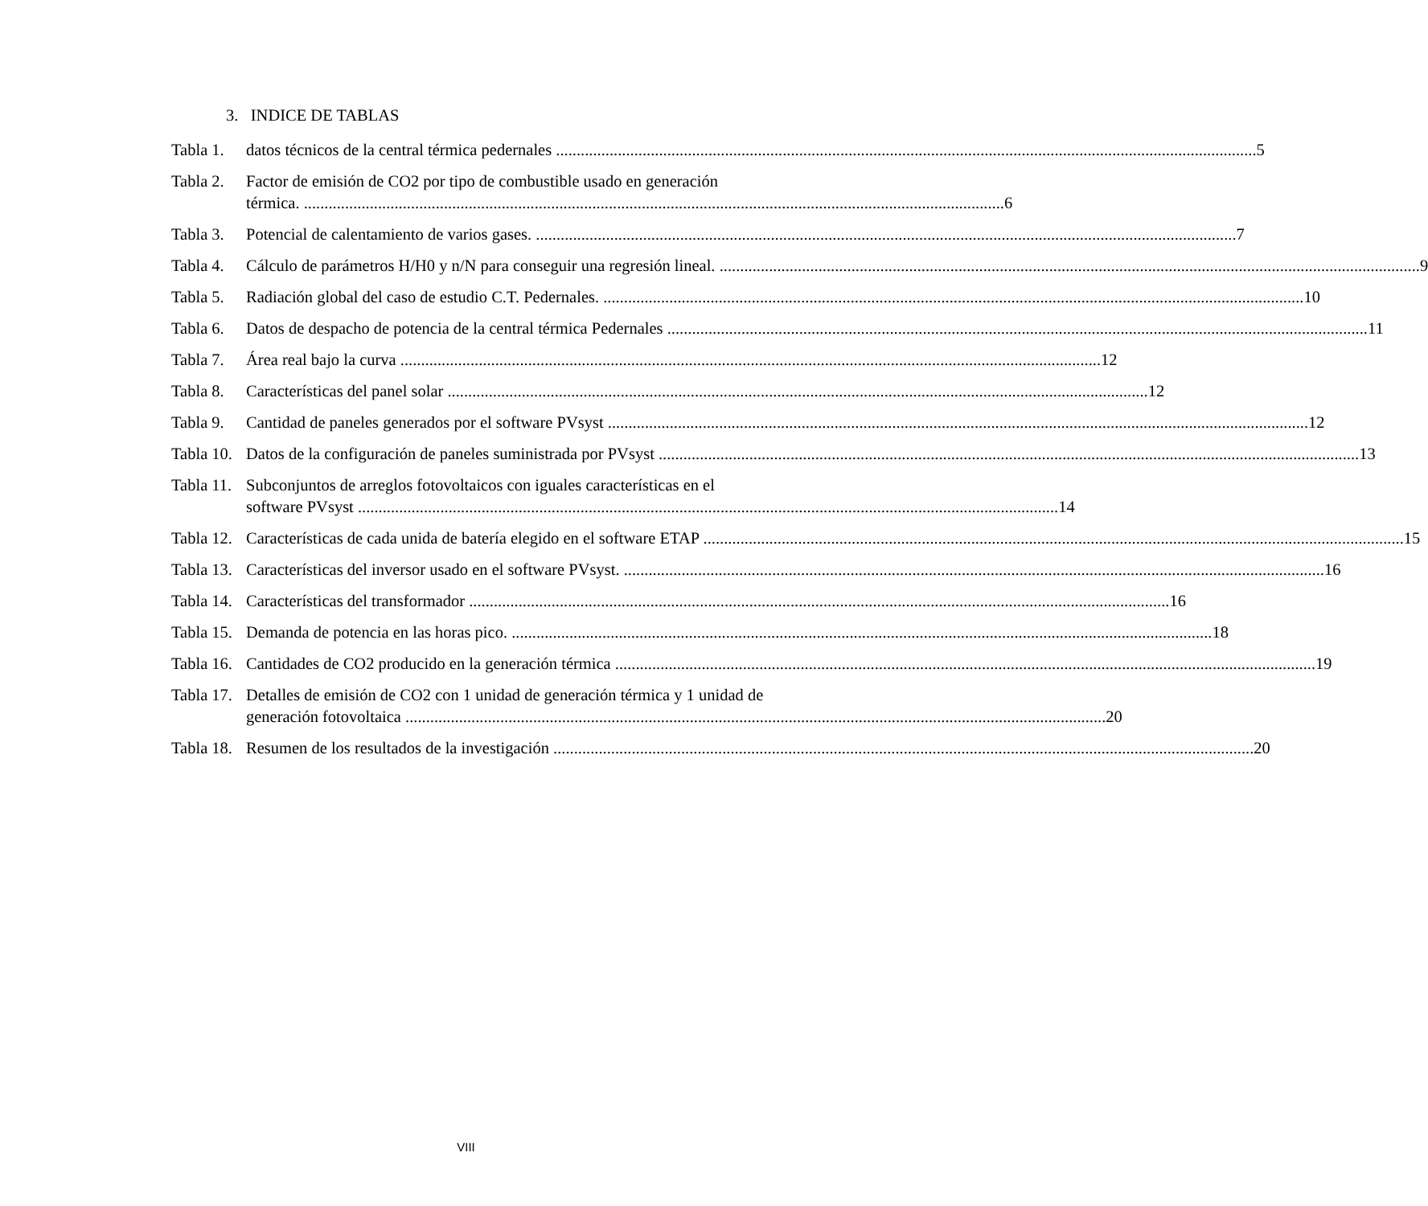3. INDICE DE TABLAS
Tabla 1.
datos técnicos de la central térmica pedernales 5
Tabla 2.
Factor de emisión de CO2 por tipo de combustible usado en generación
térmica. 6
Tabla 3.
Potencial de calentamiento de varios gases. 7
Tabla 4.
Cálculo de parámetros H/H0 y n/N para conseguir una regresión lineal. 9
Tabla 5.
Radiación global del caso de estudio C.T. Pedernales. 10
Tabla 6.
Datos de despacho de potencia de la central térmica Pedernales 11
Tabla 7.
Área real bajo la curva 12
Tabla 8.
Características del panel solar 12
Tabla 9.
Cantidad de paneles generados por el software PVsyst 12
Tabla 10.
Datos de la configuración de paneles suministrada por PVsyst 13
Tabla 11.
Subconjuntos de arreglos fotovoltaicos con iguales características en el
software PVsyst 14
Tabla 12.
Características de cada unida de batería elegido en el software ETAP 15
Tabla 13.
Características del inversor usado en el software PVsyst. 16
Tabla 14.
Características del transformador 16
Tabla 15.
Demanda de potencia en las horas pico. 18
Tabla 16.
Cantidades de CO2 producido en la generación térmica 19
Tabla 17.
Detalles de emisión de CO2 con 1 unidad de generación térmica y 1 unidad de
generación fotovoltaica 20
Tabla 18.
Resumen de los resultados de la investigación 20
VIII